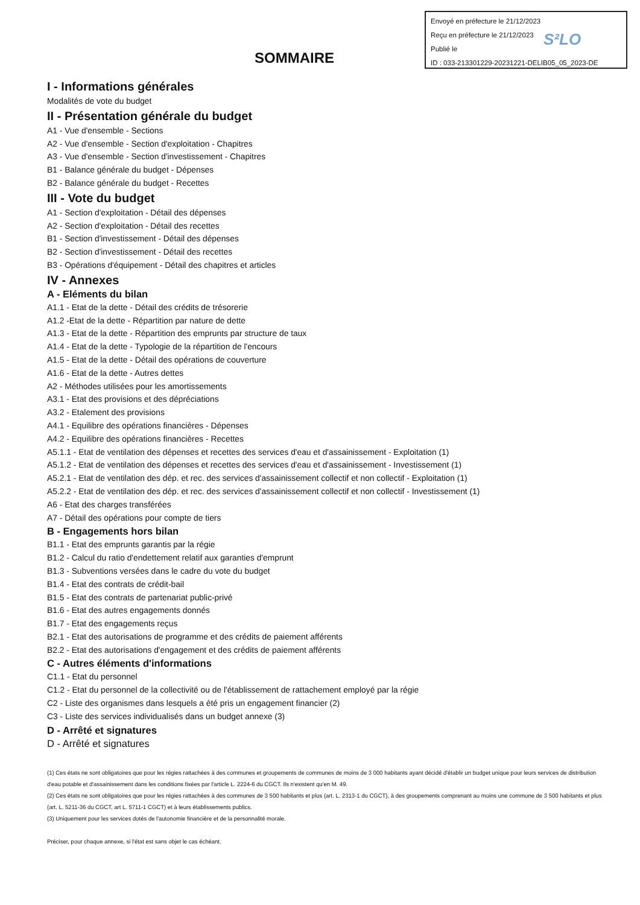Envoyé en préfecture le 21/12/2023
Reçu en préfecture le 21/12/2023
Publié le
ID : 033-213301229-20231221-DELIB05_05_2023-DE
S²LO
SOMMAIRE
I - Informations générales
Modalités de vote du budget
II - Présentation générale du budget
A1 - Vue d'ensemble - Sections
A2 - Vue d'ensemble - Section d'exploitation - Chapitres
A3 - Vue d'ensemble - Section d'investissement - Chapitres
B1 - Balance générale du budget - Dépenses
B2 - Balance générale du budget - Recettes
III - Vote du budget
A1 - Section d'exploitation - Détail des dépenses
A2 - Section d'exploitation - Détail des recettes
B1 - Section d'investissement - Détail des dépenses
B2 - Section d'investissement - Détail des recettes
B3 - Opérations d'équipement - Détail des chapitres et articles
IV - Annexes
A - Eléments du bilan
A1.1 - Etat de la dette - Détail des crédits de trésorerie
A1.2 -Etat de la dette - Répartition par nature de dette
A1.3 - Etat de la dette - Répartition des emprunts par structure de taux
A1.4 - Etat de la dette - Typologie de la répartition de l'encours
A1.5 - Etat de la dette - Détail des opérations de couverture
A1.6 - Etat de la dette - Autres dettes
A2 - Méthodes utilisées pour les amortissements
A3.1 - Etat des provisions et des dépréciations
A3.2 - Etalement des provisions
A4.1 - Equilibre des opérations financières - Dépenses
A4.2 - Equilibre des opérations financières - Recettes
A5.1.1 - Etat de ventilation des dépenses et recettes des services d'eau et d'assainissement - Exploitation (1)
A5.1.2 - Etat de ventilation des dépenses et recettes des services d'eau et d'assainissement - Investissement (1)
A5.2.1 - Etat de ventilation des dép. et rec. des services d'assainissement collectif et non collectif - Exploitation (1)
A5.2.2 - Etat de ventilation des dép. et rec. des services d'assainissement collectif et non collectif - Investissement (1)
A6 - Etat des charges transférées
A7 - Détail des opérations pour compte de tiers
B - Engagements hors bilan
B1.1 - Etat des emprunts garantis par la régie
B1.2 - Calcul du ratio d'endettement relatif aux garanties d'emprunt
B1.3 - Subventions versées dans le cadre du vote du budget
B1.4 - Etat des contrats de crédit-bail
B1.5 - Etat des contrats de partenariat public-privé
B1.6 - Etat des autres engagements donnés
B1.7 - Etat des engagements reçus
B2.1 - Etat des autorisations de programme et des crédits de paiement afférents
B2.2 - Etat des autorisations d'engagement et des crédits de paiement afférents
C - Autres éléments d'informations
C1.1 - Etat du personnel
C1.2 - Etat du personnel de la collectivité ou de l'établissement de rattachement employé par la régie
C2 - Liste des organismes dans lesquels a été pris un engagement financier (2)
C3 - Liste des services individualisés dans un budget annexe (3)
D - Arrêté et signatures
D - Arrêté et signatures
(1) Ces états ne sont obligatoires que pour les régies rattachées à des communes et groupements de communes de moins de 3 000 habitants ayant décidé d'établir un budget unique pour leurs services de distribution d'eau potable et d'assainissement dans les conditions fixées par l'article L. 2224-6 du CGCT. Ils n'existent qu'en M. 49.
(2) Ces états ne sont obligatoires que pour les régies rattachées à des communes de 3 500 habitants et plus (art. L. 2313-1 du CGCT), à des groupements comprenant au moins une commune de 3 500 habitants et plus (art. L. 5211-36 du CGCT, art L. 5711-1 CGCT) et à leurs établissements publics.
(3) Uniquement pour les services dotés de l'autonomie financière et de la personnalité morale.
Préciser, pour chaque annexe, si l'état est sans objet le cas échéant.